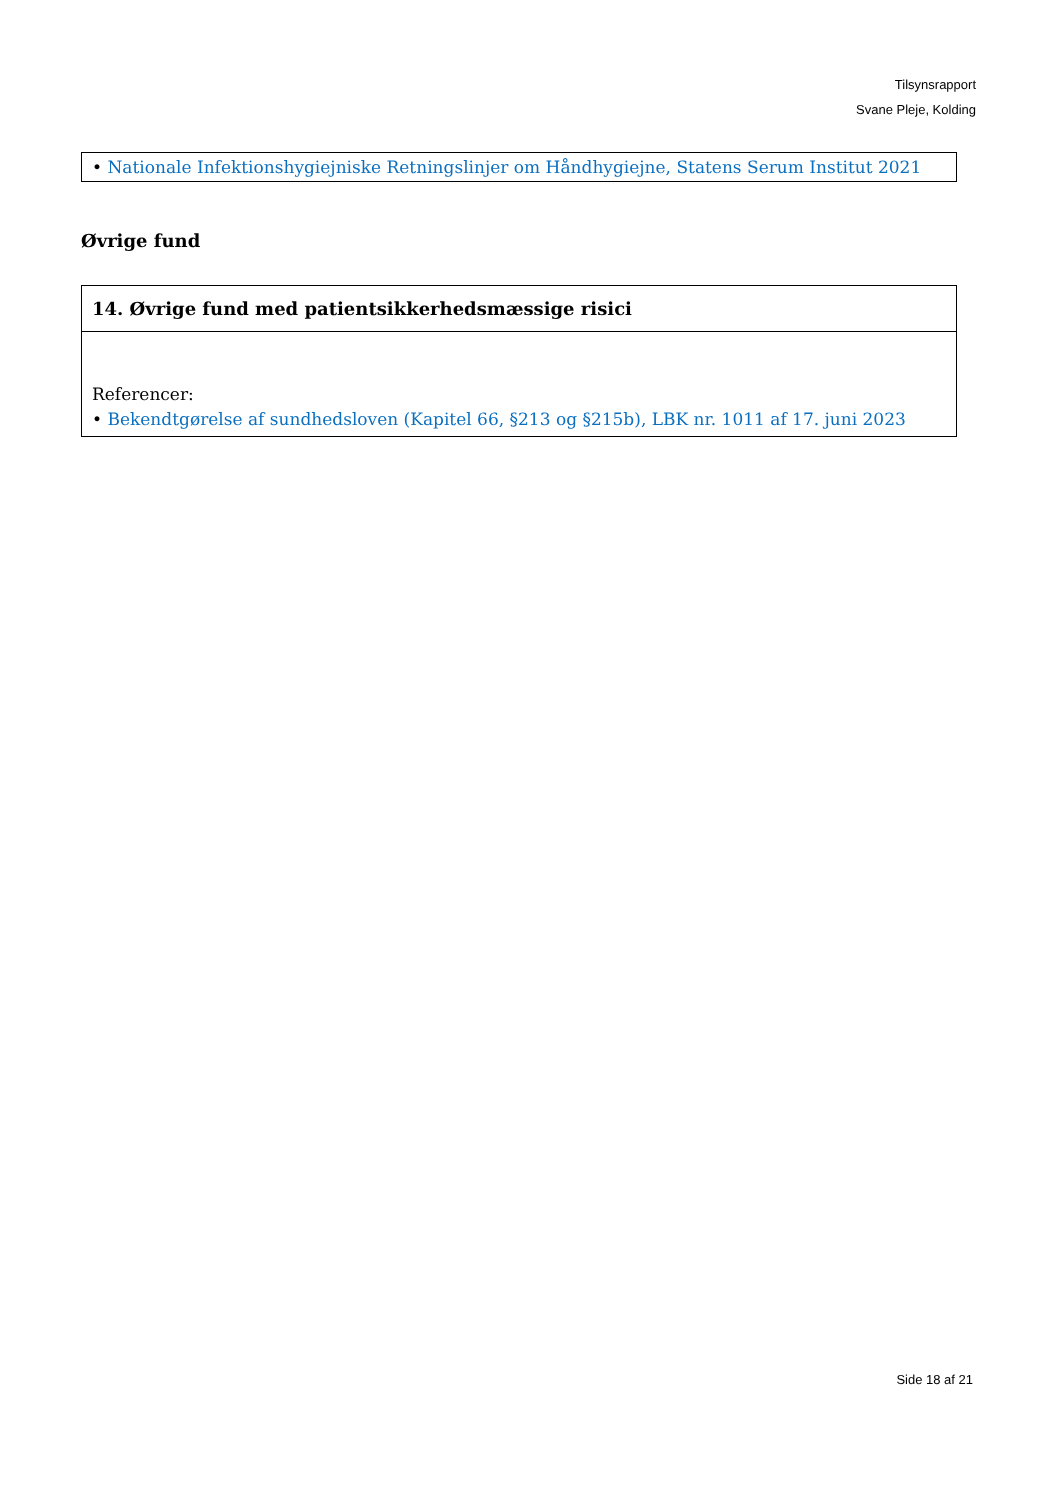Tilsynsrapport
Svane Pleje, Kolding
| • Nationale Infektionshygiejniske Retningslinjer om Håndhygiejne, Statens Serum Institut 2021 |
Øvrige fund
| 14. Øvrige fund med patientsikkerhedsmæssige risici |
| Referencer: • Bekendtgørelse af sundhedsloven (Kapitel 66, §213 og §215b), LBK nr. 1011 af 17. juni 2023 |
Side 18 af 21